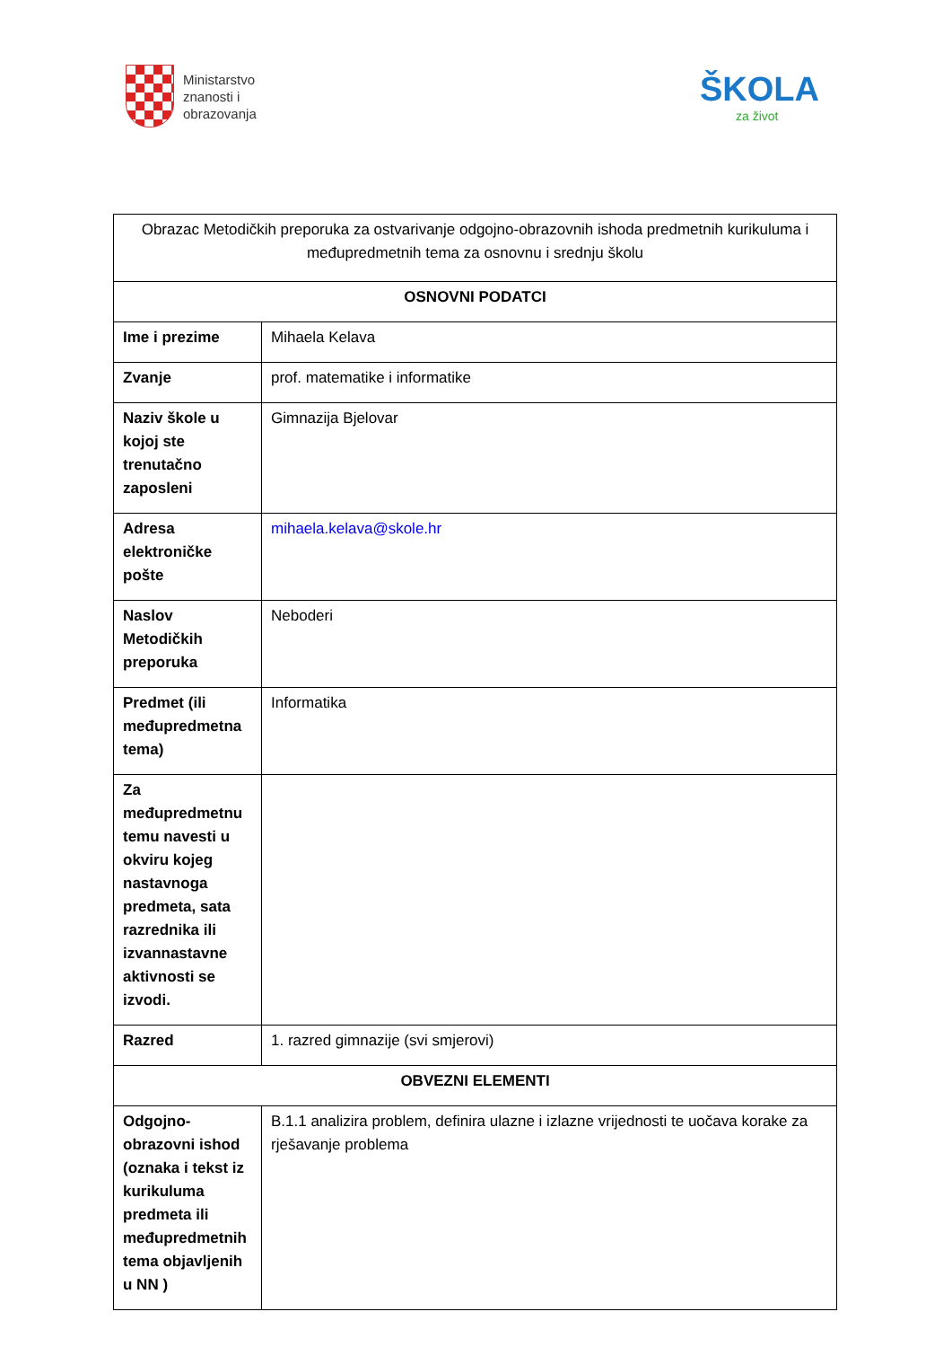Ministarstvo
znanosti i
obrazovanja
ŠKOLA
za život
| Obrazac Metodičkih preporuka za ostvarivanje odgojno-obrazovnih ishoda predmetnih kurikuluma i međupredmetnih tema za osnovnu i srednju školu | |
| OSNOVNI PODATCI | |
| Ime i prezime | Mihaela Kelava |
| Zvanje | prof. matematike i informatike |
| Naziv škole u kojoj ste trenutačno zaposleni | Gimnazija Bjelovar |
| Adresa elektroničke pošte | mihaela.kelava@skole.hr |
| Naslov Metodičkih preporuka | Neboderi |
| Predmet (ili međupredmetna tema) | Informatika |
| Za međupredmetnu temu navesti u okviru kojeg nastavnoga predmeta, sata razrednika ili izvannastavne aktivnosti se izvodi. | |
| Razred | 1. razred gimnazije (svi smjerovi) |
| OBVEZNI ELEMENTI | |
| Odgojno-obrazovni ishod (oznaka i tekst iz kurikuluma predmeta ili međupredmetnih tema objavljenih u NN ) | B.1.1 analizira problem, definira ulazne i izlazne vrijednosti te uočava korake za rješavanje problema |